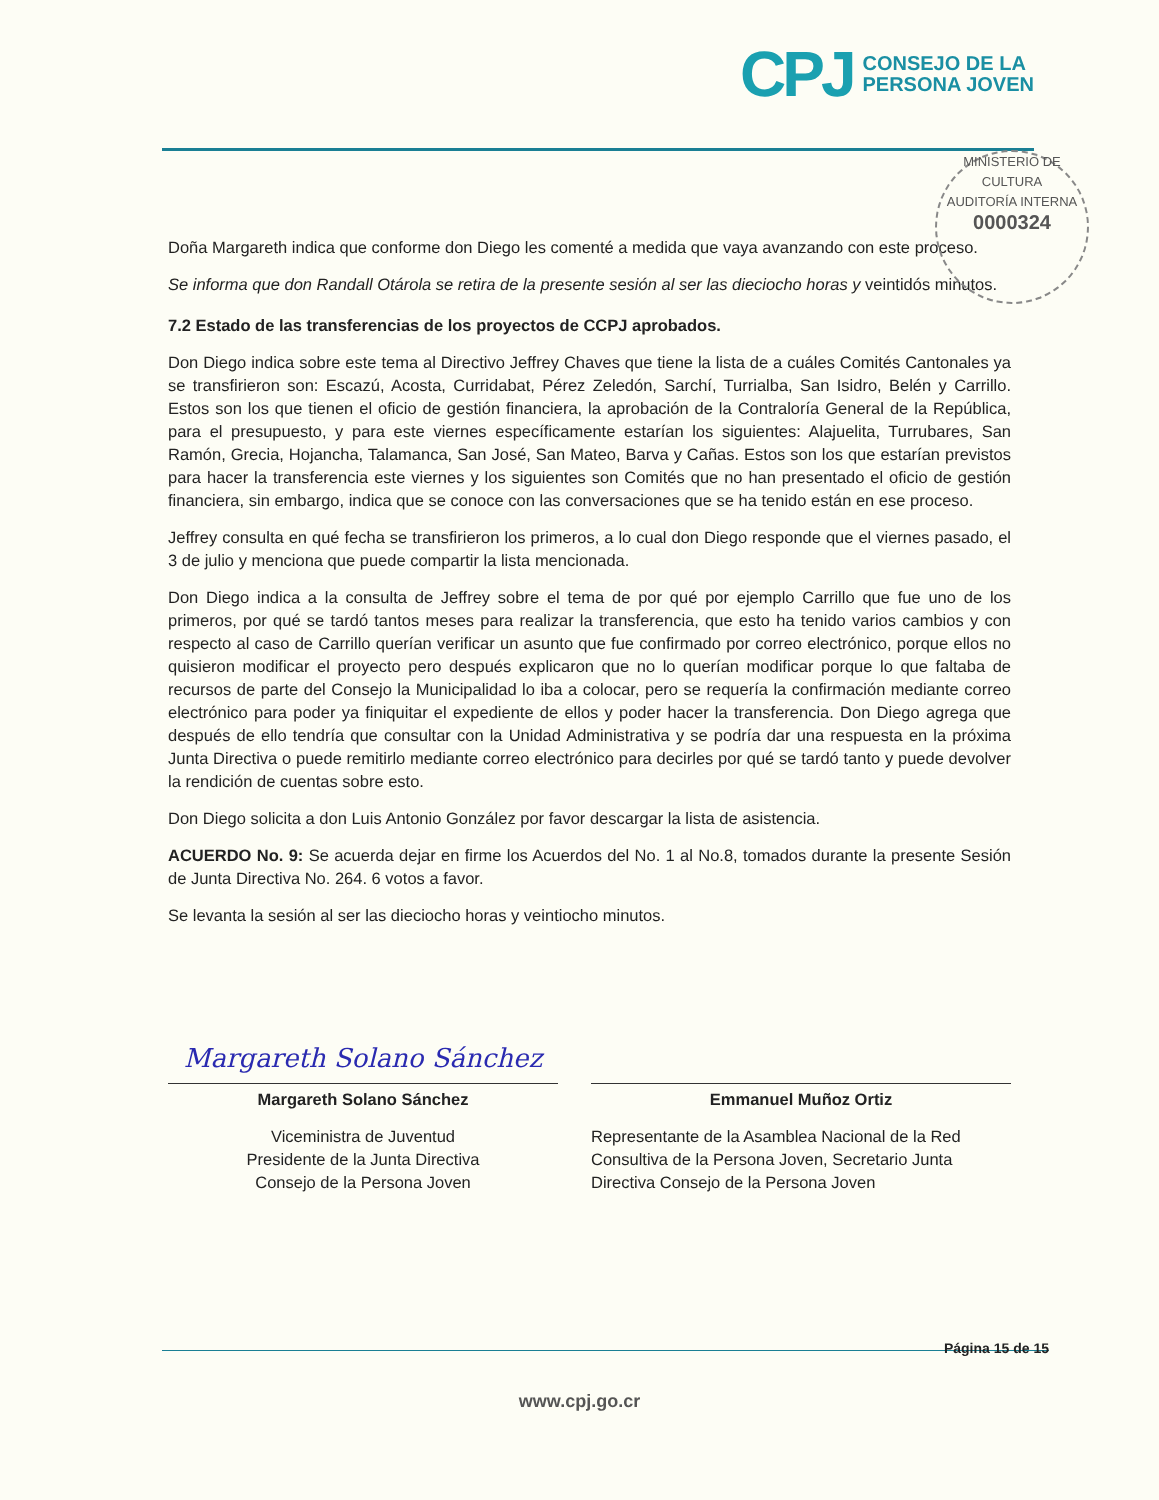CPJ CONSEJO DE LA
PERSONA JOVEN
MINISTERIO DE CULTURA
AUDITORÍA INTERNA
0000324
Doña Margareth indica que conforme don Diego les comenté a medida que vaya avanzando con este proceso.
Se informa que don Randall Otárola se retira de la presente sesión al ser las dieciocho horas y veintidós minutos.
7.2 Estado de las transferencias de los proyectos de CCPJ aprobados.
Don Diego indica sobre este tema al Directivo Jeffrey Chaves que tiene la lista de a cuáles Comités Cantonales ya se transfirieron son: Escazú, Acosta, Curridabat, Pérez Zeledón, Sarchí, Turrialba, San Isidro, Belén y Carrillo. Estos son los que tienen el oficio de gestión financiera, la aprobación de la Contraloría General de la República, para el presupuesto, y para este viernes específicamente estarían los siguientes: Alajuelita, Turrubares, San Ramón, Grecia, Hojancha, Talamanca, San José, San Mateo, Barva y Cañas. Estos son los que estarían previstos para hacer la transferencia este viernes y los siguientes son Comités que no han presentado el oficio de gestión financiera, sin embargo, indica que se conoce con las conversaciones que se ha tenido están en ese proceso.
Jeffrey consulta en qué fecha se transfirieron los primeros, a lo cual don Diego responde que el viernes pasado, el 3 de julio y menciona que puede compartir la lista mencionada.
Don Diego indica a la consulta de Jeffrey sobre el tema de por qué por ejemplo Carrillo que fue uno de los primeros, por qué se tardó tantos meses para realizar la transferencia, que esto ha tenido varios cambios y con respecto al caso de Carrillo querían verificar un asunto que fue confirmado por correo electrónico, porque ellos no quisieron modificar el proyecto pero después explicaron que no lo querían modificar porque lo que faltaba de recursos de parte del Consejo la Municipalidad lo iba a colocar, pero se requería la confirmación mediante correo electrónico para poder ya finiquitar el expediente de ellos y poder hacer la transferencia. Don Diego agrega que después de ello tendría que consultar con la Unidad Administrativa y se podría dar una respuesta en la próxima Junta Directiva o puede remitirlo mediante correo electrónico para decirles por qué se tardó tanto y puede devolver la rendición de cuentas sobre esto.
Don Diego solicita a don Luis Antonio González por favor descargar la lista de asistencia.
ACUERDO No. 9: Se acuerda dejar en firme los Acuerdos del No. 1 al No.8, tomados durante la presente Sesión de Junta Directiva No. 264. 6 votos a favor.
Se levanta la sesión al ser las dieciocho horas y veintiocho minutos.
Margareth Solano Sánchez
Margareth Solano Sánchez
Viceministra de Juventud
Presidente de la Junta Directiva
Consejo de la Persona Joven
Emmanuel Muñoz Ortiz
Representante de la Asamblea Nacional de la Red Consultiva de la Persona Joven, Secretario Junta Directiva Consejo de la Persona Joven
Página 15 de 15
www.cpj.go.cr